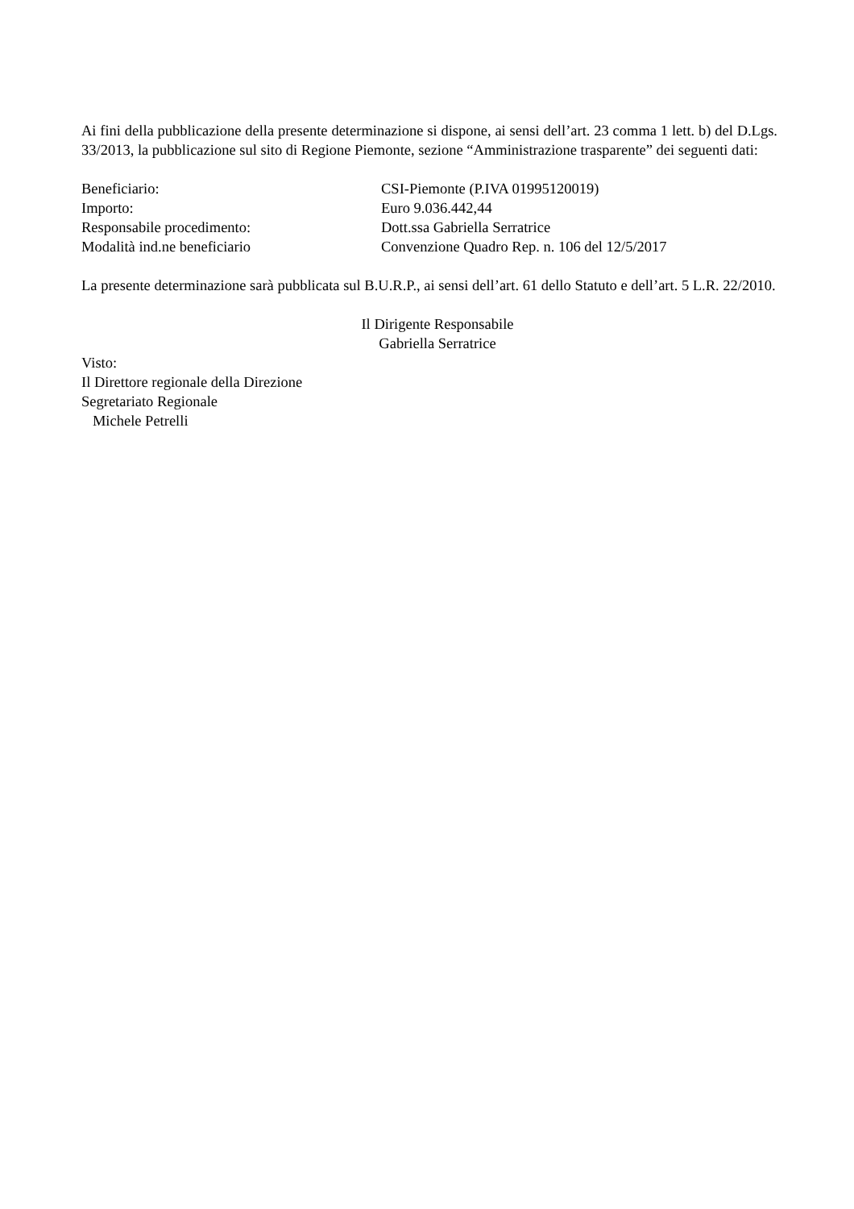Ai fini della pubblicazione della presente determinazione si dispone, ai sensi dell’art. 23 comma 1 lett. b) del D.Lgs. 33/2013, la pubblicazione sul sito di Regione Piemonte, sezione “Amministrazione trasparente” dei seguenti dati:
Beneficiario: CSI-Piemonte (P.IVA 01995120019)
Importo: Euro 9.036.442,44
Responsabile procedimento: Dott.ssa Gabriella Serratrice
Modalità ind.ne beneficiario Convenzione Quadro Rep. n. 106 del 12/5/2017
La presente determinazione sarà pubblicata sul B.U.R.P., ai sensi dell’art. 61 dello Statuto e dell’art. 5 L.R. 22/2010.
Il Dirigente Responsabile
Gabriella Serratrice
Visto:
Il Direttore regionale della Direzione
Segretariato Regionale
Michele Petrelli